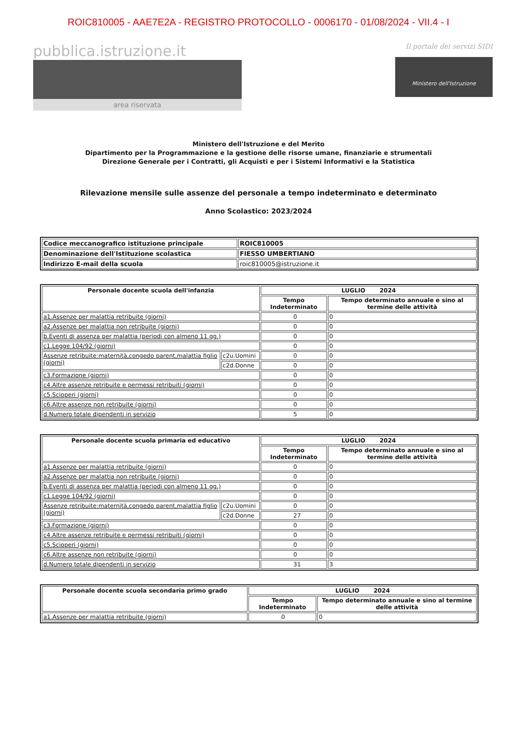ROIC810005 - AAE7E2A - REGISTRO PROTOCOLLO - 0006170 - 01/08/2024 - VII.4 - I
pubblica.istruzione.it
area riservata
Il portale dei servizi SIDI
Ministero dell'Istruzione
Ministero dell'Istruzione e del Merito
Dipartimento per la Programmazione e la gestione delle risorse umane, finanziarie e strumentali
Direzione Generale per i Contratti, gli Acquisti e per i Sistemi Informativi e la Statistica
Rilevazione mensile sulle assenze del personale a tempo indeterminato e determinato
Anno Scolastico: 2023/2024
| Codice meccanografico istituzione principale | ROIC810005 |
| Denominazione dell'Istituzione scolastica | FIESSO UMBERTIANO |
| Indirizzo E-mail della scuola | roic810005@istruzione.it |
| Personale docente scuola dell'infanzia | | LUGLIO 2024 | |
| --- | --- | --- | --- |
| | | Tempo Indeterminato | Tempo determinato annuale e sino al termine delle attività |
| a1.Assenze per malattia retribuite (giorni) | | 0 | 0 |
| a2.Assenze per malattia non retribuite (giorni) | | 0 | 0 |
| b.Eventi di assenza per malattia (periodi con almeno 11 gg.) | | 0 | 0 |
| c1.Legge 104/92 (giorni) | | 0 | 0 |
| Assenze retribuite:maternità,congedo parent,malattia figlio (giorni) | c2u.Uomini | 0 | 0 |
| | c2d.Donne | 0 | 0 |
| c3.Formazione (giorni) | | 0 | 0 |
| c4.Altre assenze retribuite e permessi retribuiti (giorni) | | 0 | 0 |
| c5.Scioperi (giorni) | | 0 | 0 |
| c6.Altre assenze non retribuite (giorni) | | 0 | 0 |
| d.Numero totale dipendenti in servizio | | 5 | 0 |
| Personale docente scuola primaria ed educativo | | LUGLIO 2024 | |
| --- | --- | --- | --- |
| | | Tempo Indeterminato | Tempo determinato annuale e sino al termine delle attività |
| a1.Assenze per malattia retribuite (giorni) | | 0 | 0 |
| a2.Assenze per malattia non retribuite (giorni) | | 0 | 0 |
| b.Eventi di assenza per malattia (periodi con almeno 11 gg.) | | 0 | 0 |
| c1.Legge 104/92 (giorni) | | 0 | 0 |
| Assenze retribuite:maternità,congedo parent,malattia figlio (giorni) | c2u.Uomini | 0 | 0 |
| | c2d.Donne | 27 | 0 |
| c3.Formazione (giorni) | | 0 | 0 |
| c4.Altre assenze retribuite e permessi retribuiti (giorni) | | 0 | 0 |
| c5.Scioperi (giorni) | | 0 | 0 |
| c6.Altre assenze non retribuite (giorni) | | 0 | 0 |
| d.Numero totale dipendenti in servizio | | 31 | 3 |
| Personale docente scuola secondaria primo grado | LUGLIO 2024 | |
| --- | --- | --- |
| | Tempo Indeterminato | Tempo determinato annuale e sino al termine delle attività |
| a1.Assenze per malattia retribuite (giorni) | 0 | 0 |